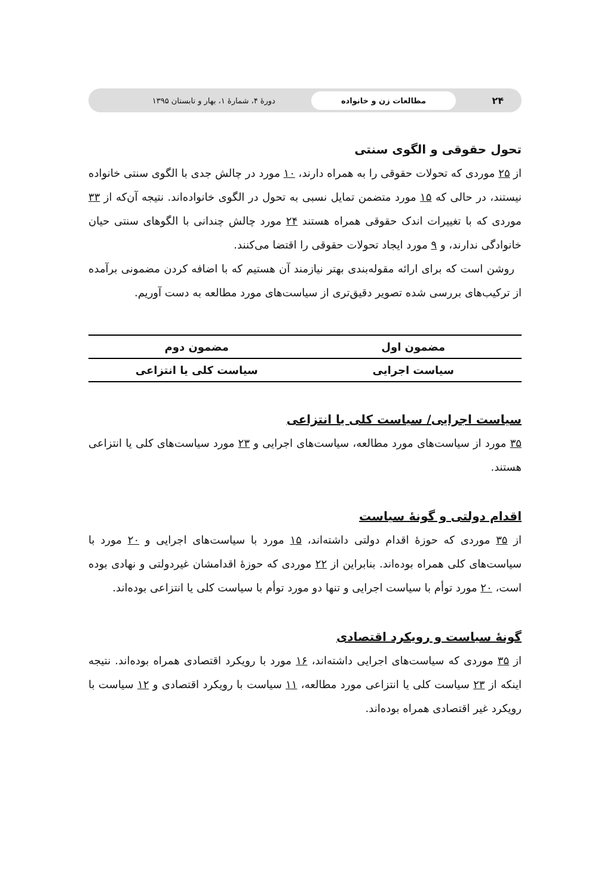۲۴ مطالعات زن و خانواده دورهٔ ۴، شمارهٔ ۱، بهار و تابستان ۱۳۹۵
تحول حقوقی و الگوی سنتی
از ۲۵ موردی که تحولات حقوقی را به همراه دارند، ۱۰ مورد در چالش جدی با الگوی سنتی خانواده نیستند، در حالی که ۱۵ مورد متضمن تمایل نسبی به تحول در الگوی خانواده‌اند. نتیجه آن‌که از ۳۳ موردی که با تغییرات اندک حقوقی همراه هستند ۲۴ مورد چالش چندانی با الگوهای سنتی حیان خانوادگی ندارند، و ۹ مورد ایجاد تحولات حقوقی را اقتضا می‌کنند.
روشن است که برای ارائه مقوله‌بندی بهتر نیازمند آن هستیم که با اضافه کردن مضمونی برآمده از ترکیب‌های بررسی شده تصویر دقیق‌تری از سیاست‌های مورد مطالعه به دست آوریم.
| مضمون اول | مضمون دوم |
| --- | --- |
| سیاست اجرایی | سیاست کلی یا انتزاعی |
سیاست اجرایی/ سیاست کلی یا انتزاعی
۳۵ مورد از سیاست‌های مورد مطالعه، سیاست‌های اجرایی و ۲۳ مورد سیاست‌های کلی یا انتزاعی هستند.
اقدام دولتی و گونهٔ سیاست
از ۳۵ موردی که حوزهٔ اقدام دولتی داشته‌اند، ۱۵ مورد با سیاست‌های اجرایی و ۲۰ مورد با سیاست‌های کلی همراه بوده‌اند. بنابراین از ۲۲ موردی که حوزهٔ اقدامشان غیردولتی و نهادی بوده است، ۲۰ مورد توأم با سیاست اجرایی و تنها دو مورد توأم با سیاست کلی یا انتزاعی بوده‌اند.
گونهٔ سیاست و رویکرد اقتصادی
از ۳۵ موردی که سیاست‌های اجرایی داشته‌اند، ۱۶ مورد با رویکرد اقتصادی همراه بوده‌اند. نتیجه اینکه از ۲۳ سیاست کلی یا انتزاعی مورد مطالعه، ۱۱ سیاست با رویکرد اقتصادی و ۱۲ سیاست با رویکرد غیر اقتصادی همراه بوده‌اند.